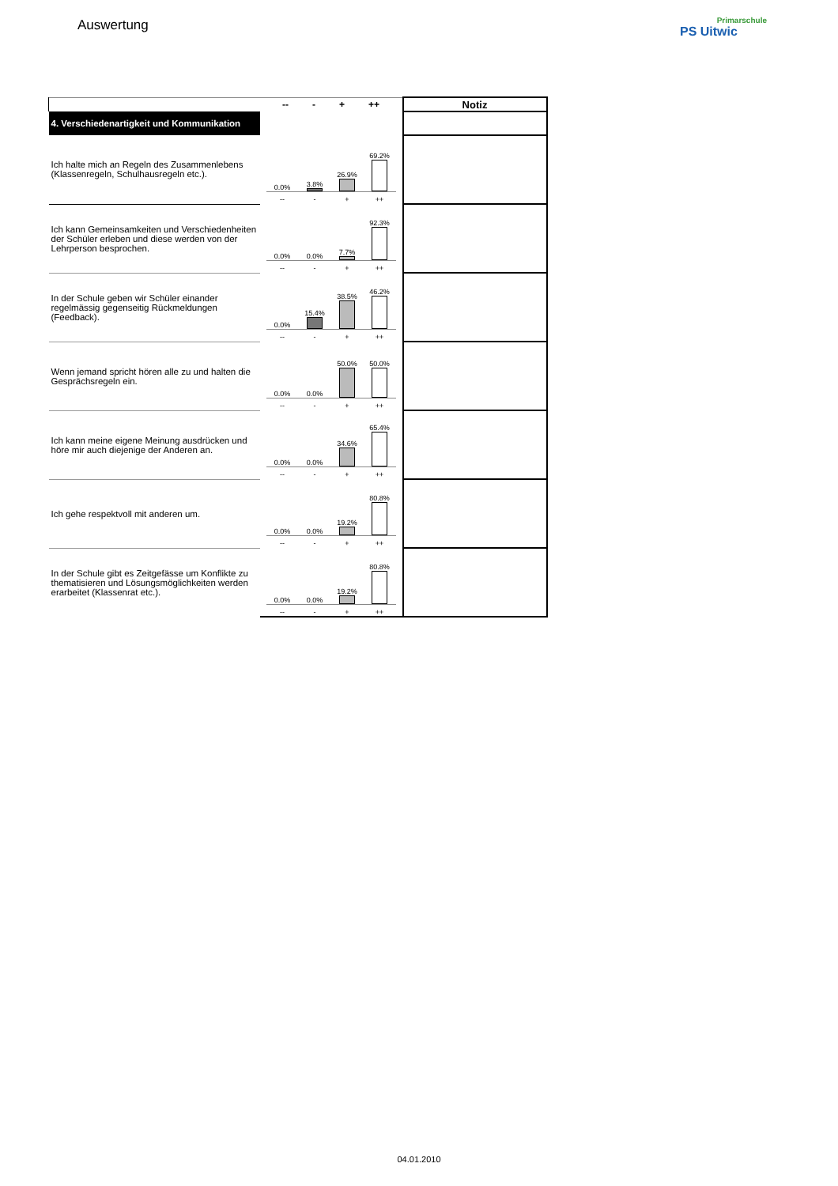Auswertung
Primarschule
PS Uitwic
| | -- - + ++ | Notiz |
| 4. Verschiedenartigkeit und Kommunikation | | |
| Ich halte mich an Regeln des Zusammenlebens (Klassenregeln, Schulhausregeln etc.). | 0.0% 3.8% 26.9% 69.2% -- - + ++ | |
| Ich kann Gemeinsamkeiten und Verschiedenheiten der Schüler erleben und diese werden von der Lehrperson besprochen. | 0.0% 0.0% 7.7% 92.3% -- - + ++ | |
| In der Schule geben wir Schüler einander regelmässig gegenseitig Rückmeldungen (Feedback). | 0.0% 15.4% 38.5% 46.2% -- - + ++ | |
| Wenn jemand spricht hören alle zu und halten die Gesprächsregeln ein. | 0.0% 0.0% 50.0% 50.0% -- - + ++ | |
| Ich kann meine eigene Meinung ausdrücken und höre mir auch diejenige der Anderen an. | 0.0% 0.0% 34.6% 65.4% -- - + ++ | |
| Ich gehe respektvoll mit anderen um. | 0.0% 0.0% 19.2% 80.8% -- - + ++ | |
| In der Schule gibt es Zeitgefässe um Konflikte zu thematisieren und Lösungsmöglichkeiten werden erarbeitet (Klassenrat etc.). | 0.0% 0.0% 19.2% 80.8% -- - + ++ | |
04.01.2010